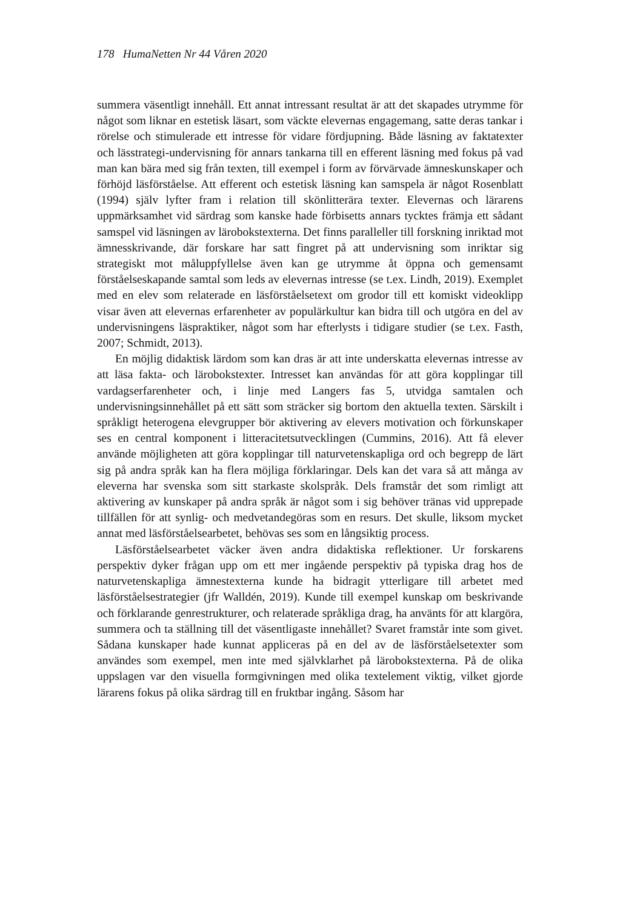178 HumaNetten Nr 44 Våren 2020
summera väsentligt innehåll. Ett annat intressant resultat är att det skapades utrymme för något som liknar en estetisk läsart, som väckte elevernas engagemang, satte deras tankar i rörelse och stimulerade ett intresse för vidare fördjupning. Både läsning av faktatexter och lässtrategi-undervisning för annars tankarna till en efferent läsning med fokus på vad man kan bära med sig från texten, till exempel i form av förvärvade ämneskunskaper och förhöjd läsförståelse. Att efferent och estetisk läsning kan samspela är något Rosenblatt (1994) själv lyfter fram i relation till skönlitterära texter. Elevernas och lärarens uppmärksamhet vid särdrag som kanske hade förbisetts annars tycktes främja ett sådant samspel vid läsningen av lärobokstexterna. Det finns paralleller till forskning inriktad mot ämnesskrivande, där forskare har satt fingret på att undervisning som inriktar sig strategiskt mot måluppfyllelse även kan ge utrymme åt öppna och gemensamt förståelseskapande samtal som leds av elevernas intresse (se t.ex. Lindh, 2019). Exemplet med en elev som relaterade en läsförståelsetext om grodor till ett komiskt videoklipp visar även att elevernas erfarenheter av populärkultur kan bidra till och utgöra en del av undervisningens läspraktiker, något som har efterlysts i tidigare studier (se t.ex. Fasth, 2007; Schmidt, 2013).
En möjlig didaktisk lärdom som kan dras är att inte underskatta elevernas intresse av att läsa fakta- och lärobokstexter. Intresset kan användas för att göra kopplingar till vardagserfarenheter och, i linje med Langers fas 5, utvidga samtalen och undervisningsinnehållet på ett sätt som sträcker sig bortom den aktuella texten. Särskilt i språkligt heterogena elevgrupper bör aktivering av elevers motivation och förkunskaper ses en central komponent i litteracitetsutvecklingen (Cummins, 2016). Att få elever använde möjligheten att göra kopplingar till naturvetenskapliga ord och begrepp de lärt sig på andra språk kan ha flera möjliga förklaringar. Dels kan det vara så att många av eleverna har svenska som sitt starkaste skolspråk. Dels framstår det som rimligt att aktivering av kunskaper på andra språk är något som i sig behöver tränas vid upprepade tillfällen för att synlig- och medvetandegöras som en resurs. Det skulle, liksom mycket annat med läsförståelsearbetet, behövas ses som en långsiktig process.
Läsförståelsearbetet väcker även andra didaktiska reflektioner. Ur forskarens perspektiv dyker frågan upp om ett mer ingående perspektiv på typiska drag hos de naturvetenskapliga ämnestexterna kunde ha bidragit ytterligare till arbetet med läsförståelsestrategier (jfr Walldén, 2019). Kunde till exempel kunskap om beskrivande och förklarande genrestrukturer, och relaterade språkliga drag, ha använts för att klargöra, summera och ta ställning till det väsentligaste innehållet? Svaret framstår inte som givet. Sådana kunskaper hade kunnat appliceras på en del av de läsförståelsetexter som användes som exempel, men inte med självklarhet på lärobokstexterna. På de olika uppslagen var den visuella formgivningen med olika textelement viktig, vilket gjorde lärarens fokus på olika särdrag till en fruktbar ingång. Såsom har